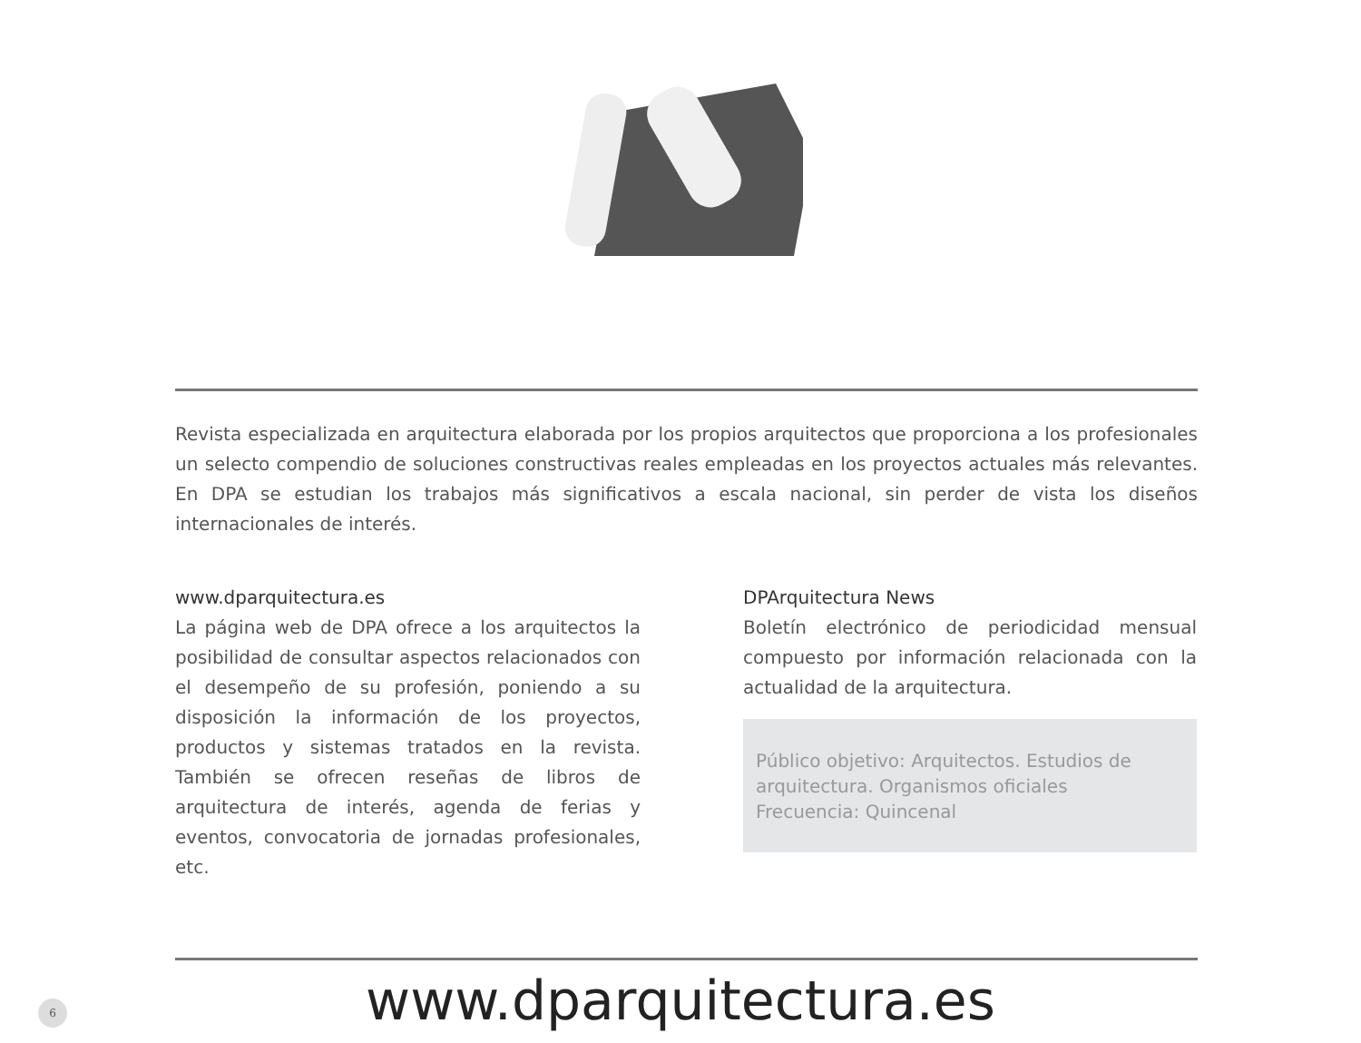Revista especializada en arquitectura elaborada por los propios arquitectos que proporciona a los profesionales un selecto compendio de soluciones constructivas reales empleadas en los proyectos actuales más relevantes. En DPA se estudian los trabajos más significativos a escala nacional, sin perder de vista los diseños internacionales de interés.
www.dparquitectura.es
La página web de DPA ofrece a los arquitectos la posibilidad de consultar aspectos relacionados con el desempeño de su profesión, poniendo a su disposición la información de los proyectos, productos y sistemas tratados en la revista. También se ofrecen reseñas de libros de arquitectura de interés, agenda de ferias y eventos, convocatoria de jornadas profesionales, etc.
DPArquitectura News
Boletín electrónico de periodicidad mensual compuesto por información relacionada con la actualidad de la arquitectura.
Público objetivo: Arquitectos. Estudios de arquitectura. Organismos oficiales
Frecuencia: Quincenal
6
www.dparquitectura.es